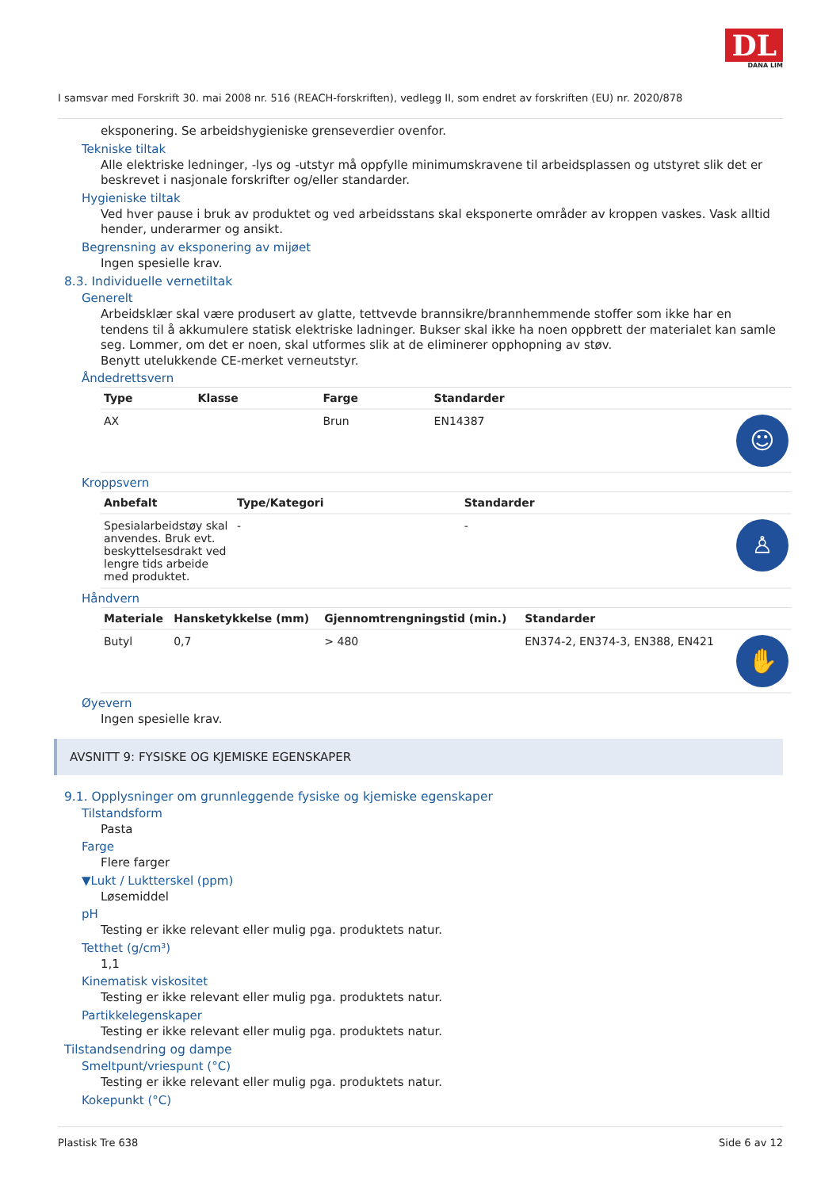DL
DANA LIM
I samsvar med Forskrift 30. mai 2008 nr. 516 (REACH-forskriften), vedlegg II, som endret av forskriften (EU) nr. 2020/878
eksponering. Se arbeidshygieniske grenseverdier ovenfor.
Tekniske tiltak
Alle elektriske ledninger, -lys og -utstyr må oppfylle minimumskravene til arbeidsplassen og utstyret slik det er beskrevet i nasjonale forskrifter og/eller standarder.
Hygieniske tiltak
Ved hver pause i bruk av produktet og ved arbeidsstans skal eksponerte områder av kroppen vaskes. Vask alltid hender, underarmer og ansikt.
Begrensning av eksponering av mijøet
Ingen spesielle krav.
8.3. Individuelle vernetiltak
Generelt
Arbeidsklær skal være produsert av glatte, tettvevde brannsikre/brannhemmende stoffer som ikke har en tendens til å akkumulere statisk elektriske ladninger. Bukser skal ikke ha noen oppbrett der materialet kan samle seg. Lommer, om det er noen, skal utformes slik at de eliminerer opphopning av støv.
Benytt utelukkende CE-merket verneutstyr.
Åndedrettsvern
| Type | Klasse | Farge | Standarder | |
| --- | --- | --- | --- | --- |
| AX | | Brun | EN14387 | ☺ |
Kroppsvern
| Anbefalt | Type/Kategori | Standarder | |
| --- | --- | --- | --- |
| Spesialarbeidstøy skal anvendes. Bruk evt. beskyttelsesdrakt ved lengre tids arbeide med produktet. | - | - | ♙ |
Håndvern
| Materiale | Hansketykkelse (mm) | Gjennomtrengningstid (min.) | Standarder | |
| --- | --- | --- | --- | --- |
| Butyl | 0,7 | > 480 | EN374-2, EN374-3, EN388, EN421 | ✋ |
Øyevern
Ingen spesielle krav.
AVSNITT 9: FYSISKE OG KJEMISKE EGENSKAPER
9.1. Opplysninger om grunnleggende fysiske og kjemiske egenskaper
Tilstandsform
Pasta
Farge
Flere farger
▼Lukt / Luktterskel (ppm)
Løsemiddel
pH
Testing er ikke relevant eller mulig pga. produktets natur.
Tetthet (g/cm³)
1,1
Kinematisk viskositet
Testing er ikke relevant eller mulig pga. produktets natur.
Partikkelegenskaper
Testing er ikke relevant eller mulig pga. produktets natur.
Tilstandsendring og dampe
Smeltpunt/vriespunt (°C)
Testing er ikke relevant eller mulig pga. produktets natur.
Kokepunkt (°C)
Plastisk Tre 638 Side 6 av 12